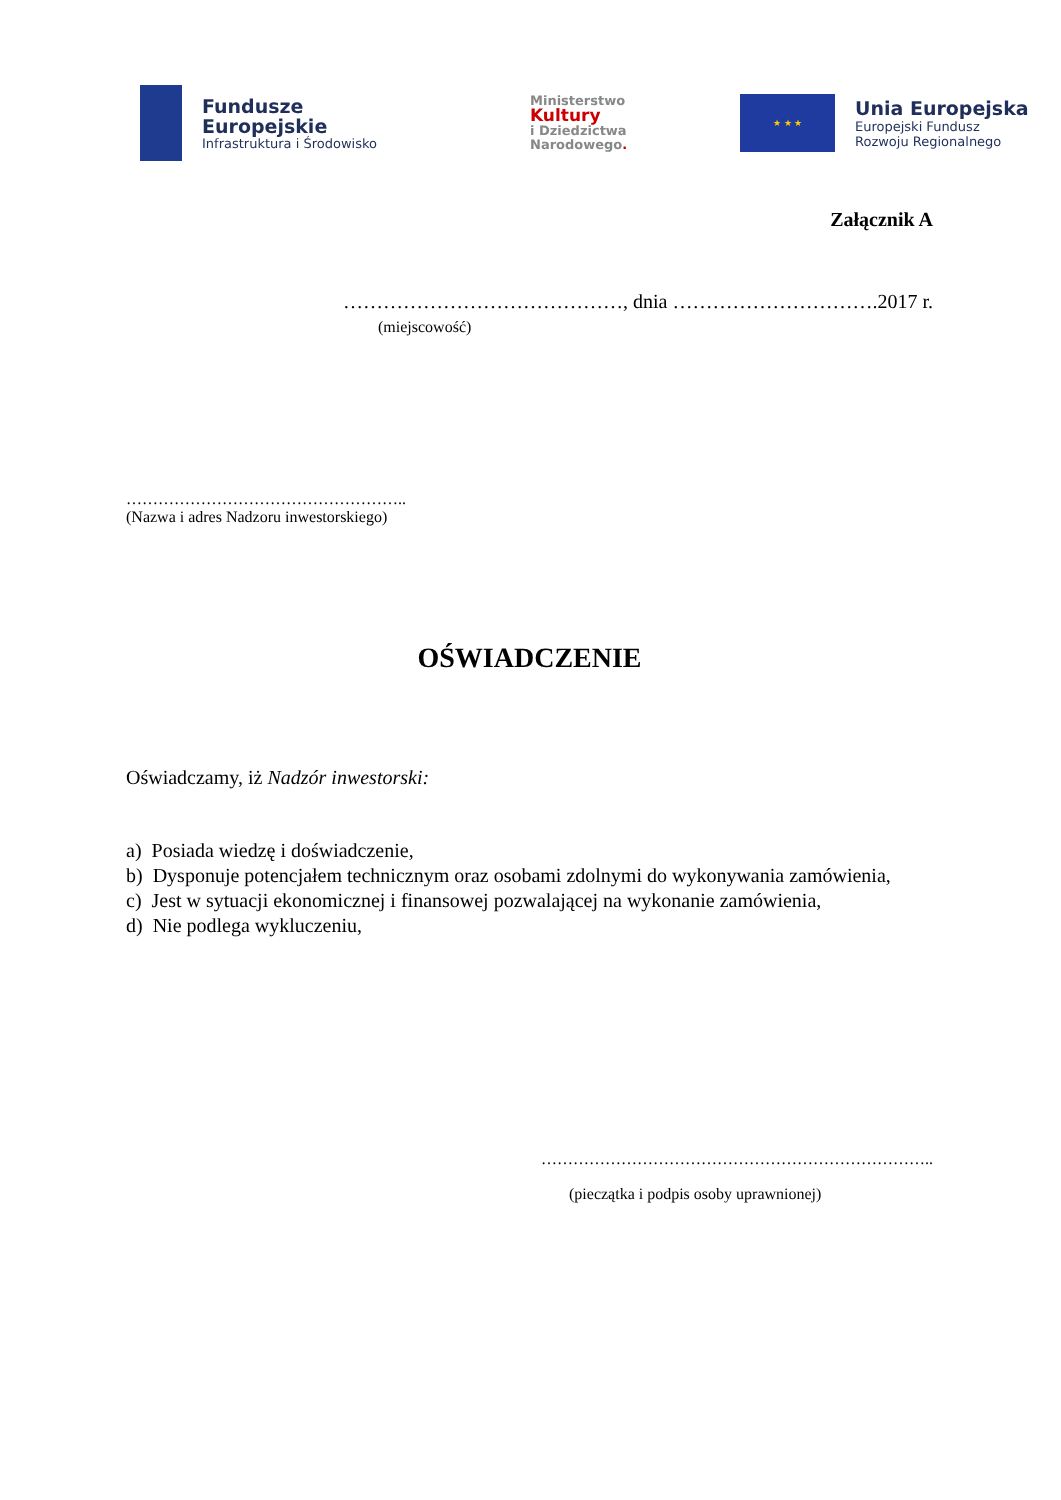Fundusze
Europejskie
Infrastruktura i Środowisko
Ministerstwo
Kultury
i Dziedzictwa
Narodowego.
★ ★ ★
Unia Europejska
Europejski Fundusz
Rozwoju Regionalnego
Załącznik A
……………………………………, dnia ………………………….2017 r.
(miejscowość)
……………………………………………..
(Nazwa i adres Nadzoru inwestorskiego)
OŚWIADCZENIE
Oświadczamy, iż Nadzór inwestorski:
a) Posiada wiedzę i doświadczenie,
b) Dysponuje potencjałem technicznym oraz osobami zdolnymi do wykonywania zamówienia,
c) Jest w sytuacji ekonomicznej i finansowej pozwalającej na wykonanie zamówienia,
d) Nie podlega wykluczeniu,
………………………………………………………………..
(pieczątka i podpis osoby uprawnionej)